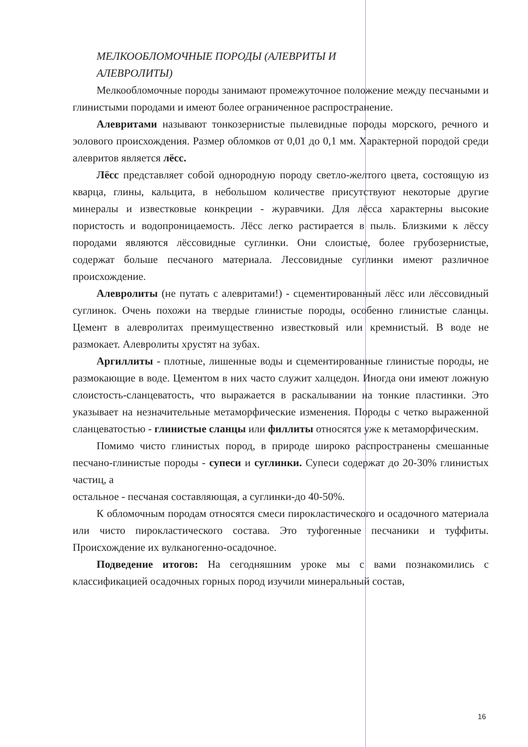МЕЛКООБЛОМОЧНЫЕ ПОРОДЫ (АЛЕВРИТЫ И
АЛЕВРОЛИТЫ)
Мелкообломочные породы занимают промежуточное положение между песчаными и глинистыми породами и имеют более ограниченное распространение.
Алевритами называют тонкозернистые пылевидные породы морского, речного и эолового происхождения. Размер обломков от 0,01 до 0,1 мм. Характерной породой среди алевритов является лёсс.
Лёсс представляет собой однородную породу светло-желтого цвета, состоящую из кварца, глины, кальцита, в небольшом количестве присутствуют некоторые другие минералы и известковые конкреции - журавчики. Для лёсса характерны высокие пористость и водопроницаемость. Лёсс легко растирается в пыль. Близкими к лёссу породами являются лёссовидные суглинки. Они слоистые, более грубозернистые, содержат больше песчаного материала. Лессовидные суглинки имеют различное происхождение.
Алевролиты (не путать с алевритами!) - сцементированный лёсс или лёссовидный суглинок. Очень похожи на твердые глинистые породы, особенно глинистые сланцы. Цемент в алевролитах преимущественно известковый или кремнистый. В воде не размокает. Алевролиты хрустят на зубах.
Аргиллиты - плотные, лишенные воды и сцементированные глинистые породы, не размокающие в воде. Цементом в них часто служит халцедон. Иногда они имеют ложную слоистость-сланцеватость, что выражается в раскалывании на тонкие пластинки. Это указывает на незначительные метаморфические изменения. Породы с четко выраженной сланцеватостью - глинистые сланцы или филлиты относятся уже к метаморфическим.
Помимо чисто глинистых пород, в природе широко распространены смешанные песчано-глинистые породы - супеси и суглинки. Супеси содержат до 20-30% глинистых частиц, а
остальное - песчаная составляющая, а суглинки-до 40-50%.
К обломочным породам относятся смеси пирокластического и осадочного материала или чисто пирокластического состава. Это туфогенные песчаники и туффиты. Происхождение их вулканогенно-осадочное.
Подведение итогов: На сегодняшним уроке мы с вами познакомились с классификацией осадочных горных пород изучили минеральный состав,
16